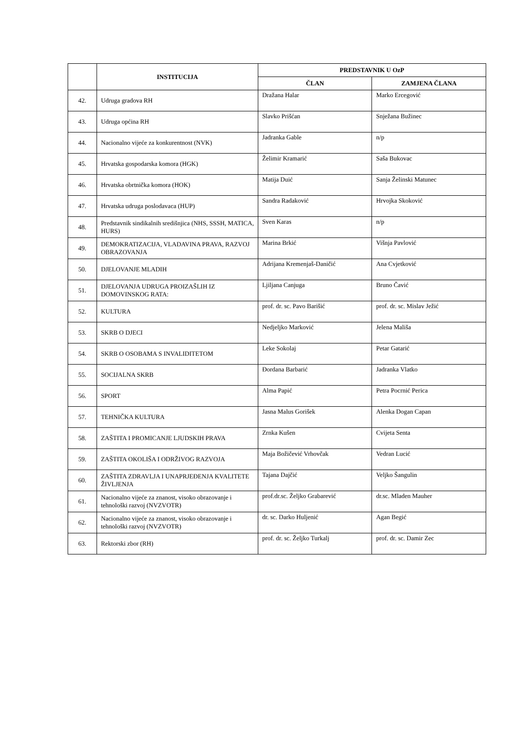| | INSTITUCIJA | PREDSTAVNIK U OzP | |
| --- | --- | --- | --- |
| | | ČLAN | ZAMJENA ČLANA |
| 42. | Udruga gradova RH | Dražana Halar | Marko Ercegović |
| 43. | Udruga općina RH | Slavko Prišćan | Snježana Bužinec |
| 44. | Nacionalno vijeće za konkurentnost (NVK) | Jadranka Gable | n/p |
| 45. | Hrvatska gospodarska komora (HGK) | Želimir Kramarić | Saša Bukovac |
| 46. | Hrvatska obrtnička komora (HOK) | Matija Duić | Sanja Želinski Matunec |
| 47. | Hrvatska udruga poslodavaca (HUP) | Sandra Radaković | Hrvojka Skoković |
| 48. | Predstavnik sindikalnih središnjica (NHS, SSSH, MATICA, HURS) | Sven Karas | n/p |
| 49. | DEMOKRATIZACIJA, VLADAVINA PRAVA, RAZVOJ OBRAZOVANJA | Marina Brkić | Višnja Pavlović |
| 50. | DJELOVANJE MLADIH | Adrijana Kremenjaš-Daničić | Ana Cvjetković |
| 51. | DJELOVANJA UDRUGA PROIZAŠLIH IZ DOMOVINSKOG RATA: | Ljiljana Canjuga | Bruno Čavić |
| 52. | KULTURA | prof. dr. sc. Pavo Barišić | prof. dr. sc. Mislav Ježić |
| 53. | SKRB O DJECI | Nedjeljko Marković | Jelena Mališa |
| 54. | SKRB O OSOBAMA S INVALIDITETOM | Leke Sokolaj | Petar Gatarić |
| 55. | SOCIJALNA SKRB | Đordana Barbarić | Jadranka Vlatko |
| 56. | SPORT | Alma Papić | Petra Pocrnić Perica |
| 57. | TEHNIČKA KULTURA | Jasna Malus Gorišek | Alenka Dogan Capan |
| 58. | ZAŠTITA I PROMICANJE LJUDSKIH PRAVA | Zrnka Kušen | Cvijeta Senta |
| 59. | ZAŠTITA OKOLIŠA I ODRŽIVOG RAZVOJA | Maja Božičević Vrhovčak | Vedran Lucić |
| 60. | ZAŠTITA ZDRAVLJA I UNAPRJEĐENJA KVALITETE ŽIVLJENJA | Tajana Dajčić | Veljko Šangulin |
| 61. | Nacionalno vijeće za znanost, visoko obrazovanje i tehnološki razvoj (NVZVOTR) | prof.dr.sc. Željko Grabarević | dr.sc. Mladen Mauher |
| 62. | Nacionalno vijeće za znanost, visoko obrazovanje i tehnološki razvoj (NVZVOTR) | dr. sc. Darko Huljenić | Agan Begić |
| 63. | Rektorski zbor (RH) | prof. dr. sc. Željko Turkalj | prof. dr. sc. Damir Zec |